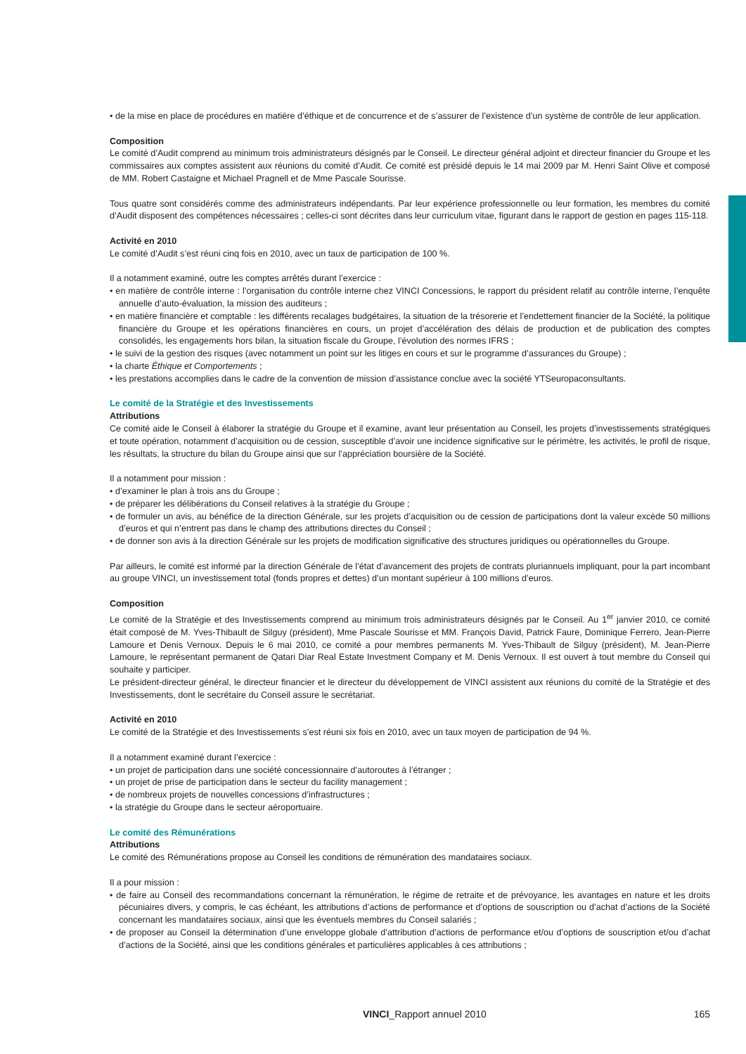• de la mise en place de procédures en matière d’éthique et de concurrence et de s’assurer de l’existence d’un système de contrôle de leur application.
Composition
Le comité d’Audit comprend au minimum trois administrateurs désignés par le Conseil. Le directeur général adjoint et directeur financier du Groupe et les commissaires aux comptes assistent aux réunions du comité d’Audit. Ce comité est présidé depuis le 14 mai 2009 par M. Henri Saint Olive et composé de MM. Robert Castaigne et Michael Pragnell et de Mme Pascale Sourisse.
Tous quatre sont considérés comme des administrateurs indépendants. Par leur expérience professionnelle ou leur formation, les membres du comité d’Audit disposent des compétences nécessaires ; celles-ci sont décrites dans leur curriculum vitae, figurant dans le rapport de gestion en pages 115-118.
Activité en 2010
Le comité d’Audit s’est réuni cinq fois en 2010, avec un taux de participation de 100 %.
Il a notamment examiné, outre les comptes arrêtés durant l’exercice :
• en matière de contrôle interne : l’organisation du contrôle interne chez VINCI Concessions, le rapport du président relatif au contrôle interne, l’enquête annuelle d’auto-évaluation, la mission des auditeurs ;
• en matière financière et comptable : les différents recalages budgétaires, la situation de la trésorerie et l’endettement financier de la Société, la politique financière du Groupe et les opérations financières en cours, un projet d’accélération des délais de production et de publication des comptes consolidés, les engagements hors bilan, la situation fiscale du Groupe, l’évolution des normes IFRS ;
• le suivi de la gestion des risques (avec notamment un point sur les litiges en cours et sur le programme d’assurances du Groupe) ;
• la charte Éthique et Comportements ;
• les prestations accomplies dans le cadre de la convention de mission d’assistance conclue avec la société YTSeuropaconsultants.
Le comité de la Stratégie et des Investissements
Attributions
Ce comité aide le Conseil à élaborer la stratégie du Groupe et il examine, avant leur présentation au Conseil, les projets d’investissements stratégiques et toute opération, notamment d’acquisition ou de cession, susceptible d’avoir une incidence significative sur le périmètre, les activités, le profil de risque, les résultats, la structure du bilan du Groupe ainsi que sur l’appréciation boursière de la Société.
Il a notamment pour mission :
• d’examiner le plan à trois ans du Groupe ;
• de préparer les délibérations du Conseil relatives à la stratégie du Groupe ;
• de formuler un avis, au bénéfice de la direction Générale, sur les projets d’acquisition ou de cession de participations dont la valeur excède 50 millions d’euros et qui n’entrent pas dans le champ des attributions directes du Conseil ;
• de donner son avis à la direction Générale sur les projets de modification significative des structures juridiques ou opérationnelles du Groupe.
Par ailleurs, le comité est informé par la direction Générale de l’état d’avancement des projets de contrats pluriannuels impliquant, pour la part incombant au groupe VINCI, un investissement total (fonds propres et dettes) d’un montant supérieur à 100 millions d’euros.
Composition
Le comité de la Stratégie et des Investissements comprend au minimum trois administrateurs désignés par le Conseil. Au 1<sup>er</sup> janvier 2010, ce comité était composé de M. Yves-Thibault de Silguy (président), Mme Pascale Sourisse et MM. François David, Patrick Faure, Dominique Ferrero, Jean-Pierre Lamoure et Denis Vernoux. Depuis le 6 mai 2010, ce comité a pour membres permanents M. Yves-Thibault de Silguy (président), M. Jean-Pierre Lamoure, le représentant permanent de Qatari Diar Real Estate Investment Company et M. Denis Vernoux. Il est ouvert à tout membre du Conseil qui souhaite y participer.
Le président-directeur général, le directeur financier et le directeur du développement de VINCI assistent aux réunions du comité de la Stratégie et des Investissements, dont le secrétaire du Conseil assure le secrétariat.
Activité en 2010
Le comité de la Stratégie et des Investissements s’est réuni six fois en 2010, avec un taux moyen de participation de 94 %.
Il a notamment examiné durant l’exercice :
• un projet de participation dans une société concessionnaire d’autoroutes à l’étranger ;
• un projet de prise de participation dans le secteur du facility management ;
• de nombreux projets de nouvelles concessions d’infrastructures ;
• la stratégie du Groupe dans le secteur aéroportuaire.
Le comité des Rémunérations
Attributions
Le comité des Rémunérations propose au Conseil les conditions de rémunération des mandataires sociaux.
Il a pour mission :
• de faire au Conseil des recommandations concernant la rémunération, le régime de retraite et de prévoyance, les avantages en nature et les droits pécuniaires divers, y compris, le cas échéant, les attributions d’actions de performance et d’options de souscription ou d’achat d’actions de la Société concernant les mandataires sociaux, ainsi que les éventuels membres du Conseil salariés ;
• de proposer au Conseil la détermination d’une enveloppe globale d’attribution d’actions de performance et/ou d’options de souscription et/ou d’achat d’actions de la Société, ainsi que les conditions générales et particulières applicables à ces attributions ;
VINCI_Rapport annuel 2010 165